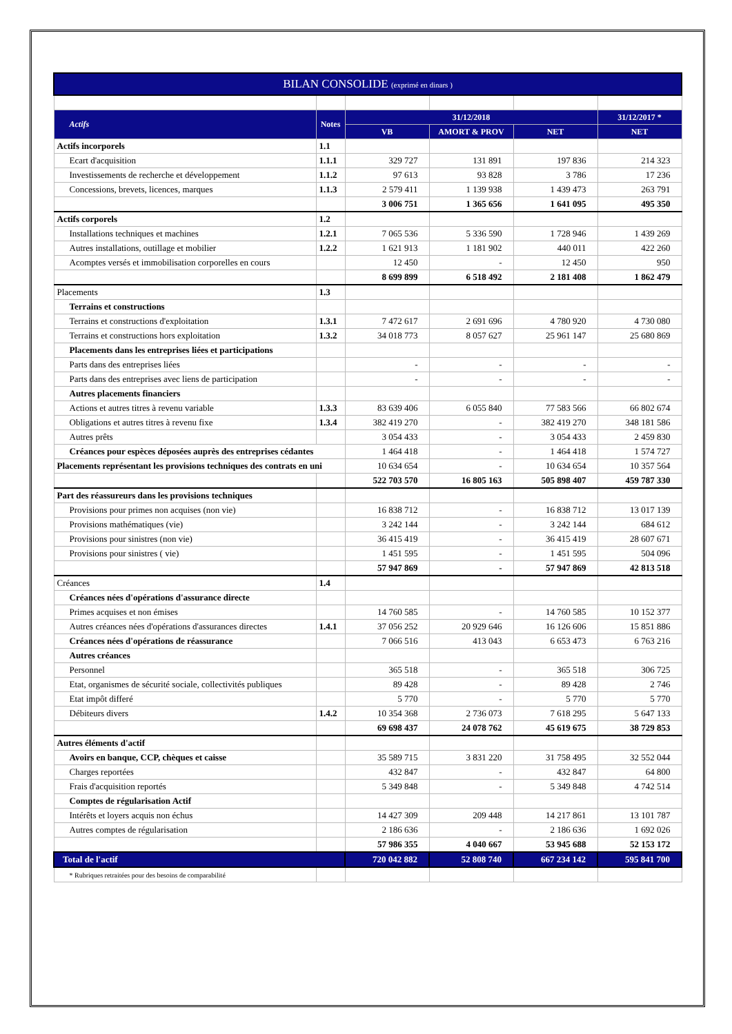| BILAN CONSOLIDE (exprimé en dinars ) | | | | | |
| Actifs | Notes | 31/12/2018 | | | 31/12/2017 * |
| | | VB | AMORT & PROV | NET | NET |
| Actifs incorporels | 1.1 | | | | |
| Ecart d'acquisition | 1.1.1 | 329 727 | 131 891 | 197 836 | 214 323 |
| Investissements de recherche et développement | 1.1.2 | 97 613 | 93 828 | 3 786 | 17 236 |
| Concessions, brevets, licences, marques | 1.1.3 | 2 579 411 | 1 139 938 | 1 439 473 | 263 791 |
| | | 3 006 751 | 1 365 656 | 1 641 095 | 495 350 |
| Actifs corporels | 1.2 | | | | |
| Installations techniques et machines | 1.2.1 | 7 065 536 | 5 336 590 | 1 728 946 | 1 439 269 |
| Autres installations, outillage et mobilier | 1.2.2 | 1 621 913 | 1 181 902 | 440 011 | 422 260 |
| Acomptes versés et immobilisation corporelles en cours | | 12 450 | - | 12 450 | 950 |
| | | 8 699 899 | 6 518 492 | 2 181 408 | 1 862 479 |
| Placements | 1.3 | | | | |
| Terrains et constructions | | | | | |
| Terrains et constructions d'exploitation | 1.3.1 | 7 472 617 | 2 691 696 | 4 780 920 | 4 730 080 |
| Terrains et constructions hors exploitation | 1.3.2 | 34 018 773 | 8 057 627 | 25 961 147 | 25 680 869 |
| Placements dans les entreprises liées et participations | | | | | |
| Parts dans des entreprises liées | | - | - | - | - |
| Parts dans des entreprises avec liens de participation | | - | - | - | - |
| Autres placements financiers | | | | | |
| Actions et autres titres à revenu variable | 1.3.3 | 83 639 406 | 6 055 840 | 77 583 566 | 66 802 674 |
| Obligations et autres titres à revenu fixe | 1.3.4 | 382 419 270 | - | 382 419 270 | 348 181 586 |
| Autres prêts | | 3 054 433 | - | 3 054 433 | 2 459 830 |
| Créances pour espèces déposées auprès des entreprises cédantes | | 1 464 418 | - | 1 464 418 | 1 574 727 |
| Placements représentant les provisions techniques des contrats en uni | | 10 634 654 | - | 10 634 654 | 10 357 564 |
| | | 522 703 570 | 16 805 163 | 505 898 407 | 459 787 330 |
| Part des réassureurs dans les provisions techniques | | | | | |
| Provisions pour primes non acquises (non vie) | | 16 838 712 | - | 16 838 712 | 13 017 139 |
| Provisions mathématiques (vie) | | 3 242 144 | - | 3 242 144 | 684 612 |
| Provisions pour sinistres (non vie) | | 36 415 419 | - | 36 415 419 | 28 607 671 |
| Provisions pour sinistres ( vie) | | 1 451 595 | - | 1 451 595 | 504 096 |
| | | 57 947 869 | - | 57 947 869 | 42 813 518 |
| Créances | 1.4 | | | | |
| Créances nées d'opérations d'assurance directe | | | | | |
| Primes acquises et non émises | | 14 760 585 | - | 14 760 585 | 10 152 377 |
| Autres créances nées d'opérations d'assurances directes | 1.4.1 | 37 056 252 | 20 929 646 | 16 126 606 | 15 851 886 |
| Créances nées d'opérations de réassurance | | 7 066 516 | 413 043 | 6 653 473 | 6 763 216 |
| Autres créances | | | | | |
| Personnel | | 365 518 | - | 365 518 | 306 725 |
| Etat, organismes de sécurité sociale, collectivités publiques | | 89 428 | - | 89 428 | 2 746 |
| Etat impôt differé | | 5 770 | - | 5 770 | 5 770 |
| Débiteurs divers | 1.4.2 | 10 354 368 | 2 736 073 | 7 618 295 | 5 647 133 |
| | | 69 698 437 | 24 078 762 | 45 619 675 | 38 729 853 |
| Autres éléments d'actif | | | | | |
| Avoirs en banque, CCP, chèques et caisse | | 35 589 715 | 3 831 220 | 31 758 495 | 32 552 044 |
| Charges reportées | | 432 847 | - | 432 847 | 64 800 |
| Frais d'acquisition reportés | | 5 349 848 | - | 5 349 848 | 4 742 514 |
| Comptes de régularisation Actif | | | | | |
| Intérêts et loyers acquis non échus | | 14 427 309 | 209 448 | 14 217 861 | 13 101 787 |
| Autres comptes de régularisation | | 2 186 636 | - | 2 186 636 | 1 692 026 |
| | | 57 986 355 | 4 040 667 | 53 945 688 | 52 153 172 |
| Total de l'actif | | 720 042 882 | 52 808 740 | 667 234 142 | 595 841 700 |
| * Rubriques retraitées pour des besoins de comparabilité | | | | | |